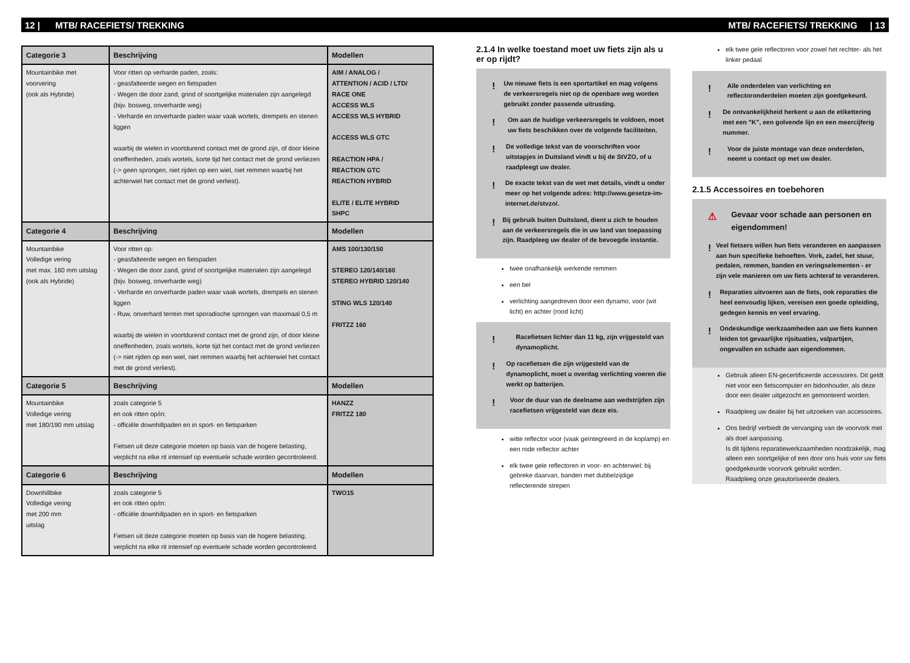12 | MTB/ RACEFIETS/ TREKKING MTB/ RACEFIETS/ TREKKING | 13
| Categorie 3 | Beschrijving | Modellen |
| --- | --- | --- |
| Mountainbike met voorvering (ook als Hybride) | Voor ritten op verharde paden, zoals: - geasfalteerde wegen en fietspaden - Wegen die door zand, grind of soortgelijke materialen zijn aangelegd (bijv. bosweg, onverharde weg) - Verharde en onverharde paden waar vaak wortels, drempels en stenen liggen waarbij de wielen in voortdurend contact met de grond zijn, of door kleine oneffenheden, zoals wortels, korte tijd het contact met de grond verliezen (-> geen sprongen, niet rijden op een wiel, niet remmen waarbij het achterwiel het contact met de grond verliest). | AIM / ANALOG / ATTENTION / ACID / LTD/ RACE ONE ACCESS WLS ACCESS WLS HYBRID ACCESS WLS GTC REACTION HPA / REACTION GTC REACTION HYBRID ELITE / ELITE HYBRID SHPC |
| Categorie 4 | Beschrijving | Modellen |
| Mountainbike Volledige vering met max. 160 mm uitslag (ook als Hybride) | Voor ritten op: - geasfalteerde wegen en fietspaden - Wegen die door zand, grind of soortgelijke materialen zijn aangelegd (bijv. bosweg, onverharde weg) - Verharde en onverharde paden waar vaak wortels, drempels en stenen liggen - Ruw, onverhard terrein met sporadische sprongen van maximaal 0,5 m waarbij de wielen in voortdurend contact met de grond zijn, of door kleine oneffenheden, zoals wortels, korte tijd het contact met de grond verliezen (-> niet rijden op een wiel, niet remmen waarbij het achterwiel het contact met de grond verliest). | AMS 100/130/150 STEREO 120/140/160 STEREO HYBRID 120/140 STING WLS 120/140 FRITZZ 160 |
| Categorie 5 | Beschrijving | Modellen |
| Mountainbike Volledige vering met 180/190 mm uitslag | zoals categorie 5 en ook ritten op/in: - officiële downhillpaden en in sport- en fietsparken Fietsen uit deze categorie moeten op basis van de hogere belasting, verplicht na elke rit intensief op eventuele schade worden gecontroleerd. | HANZZ FRITZZ 180 |
| Categorie 6 | Beschrijving | Modellen |
| Downhillbike Volledige vering met 200 mm uitslag | zoals categorie 5 en ook ritten op/in: - officiële downhillpaden en in sport- en fietsparken Fietsen uit deze categorie moeten op basis van de hogere belasting, verplicht na elke rit intensief op eventuele schade worden gecontroleerd. | TWO15 |
2.1.4 In welke toestand moet uw fiets zijn als u er op rijdt?
!
Uw nieuwe fiets is een sportartikel en mag volgens de verkeersregels niet op de openbare weg worden gebruikt zonder passende uitrusting.
!
Om aan de huidige verkeersregels te voldoen, moet uw fiets beschikken over de volgende faciliteiten.
!
De volledige tekst van de voorschriften voor uitstapjes in Duitsland vindt u bij de StVZO, of u raadpleegt uw dealer.
!
De exacte tekst van de wet met details, vindt u onder meer op het volgende adres: http://www.gesetze-im-internet.de/stvzo/.
!
Bij gebruik buiten Duitsland, dient u zich te houden aan de verkeersregels die in uw land van toepassing zijn. Raadpleeg uw dealer of de bevoegde instantie.
twee onafhankelijk werkende remmen
een bel
verlichting aangedreven door een dynamo, voor (wit licht) en achter (rood licht)
!
Racefietsen lichter dan 11 kg, zijn vrijgesteld van dynamoplicht.
!
Op racefietsen die zijn vrijgesteld van de dynamoplicht, moet u overdag verlichting voeren die werkt op batterijen.
!
Voor de duur van de deelname aan wedstrijden zijn racefietsen vrijgesteld van deze eis.
witte reflector voor (vaak geïntegreerd in de koplamp) en een rode reflector achter
elk twee gele reflectoren in voor- en achterwiel; bij gebreke daarvan, banden met dubbelzijdige reflecterende strepen
elk twee gele reflectoren voor zowel het rechter- als het linker pedaal
!
Alle onderdelen van verlichting en reflectoronderdelen moeten zijn goedgekeurd.
!
De ontvankelijkheid herkent u aan de etikettering met een "K", een golvende lijn en een meercijferig nummer.
!
Voor de juiste montage van deze onderdelen, neemt u contact op met uw dealer.
2.1.5 Accessoires en toebehoren
⚠
Gevaar voor schade aan personen en eigendommen!
!
Veel fietsers willen hun fiets veranderen en aanpassen aan hun specifieke behoeften. Vork, zadel, het stuur, pedalen, remmen, banden en veringselementen - er zijn vele manieren om uw fiets achteraf te veranderen.
!
Reparaties uitvoeren aan de fiets, ook reparaties die heel eenvoudig lijken, vereisen een goede opleiding, gedegen kennis en veel ervaring.
!
Ondeskundige werkzaamheden aan uw fiets kunnen leiden tot gevaarlijke rijsituaties, valpartijen, ongevallen en schade aan eigendommen.
Gebruik alleen EN-gecertificeerde accessoires. Dit geldt niet voor een fietscomputer en bidonhouder, als deze door een dealer uitgezocht en gemonteerd worden.
Raadpleeg uw dealer bij het uitzoeken van accessoires.
Ons bedrijf verbiedt de vervanging van de voorvork met als doel aanpassing.
Is dit tijdens reparatiewerkzaamheden noodzakelijk, mag alleen een soortgelijke of een door ons huis voor uw fiets goedgekeurde voorvork gebruikt worden.
Raadpleeg onze geautoriseerde dealers.